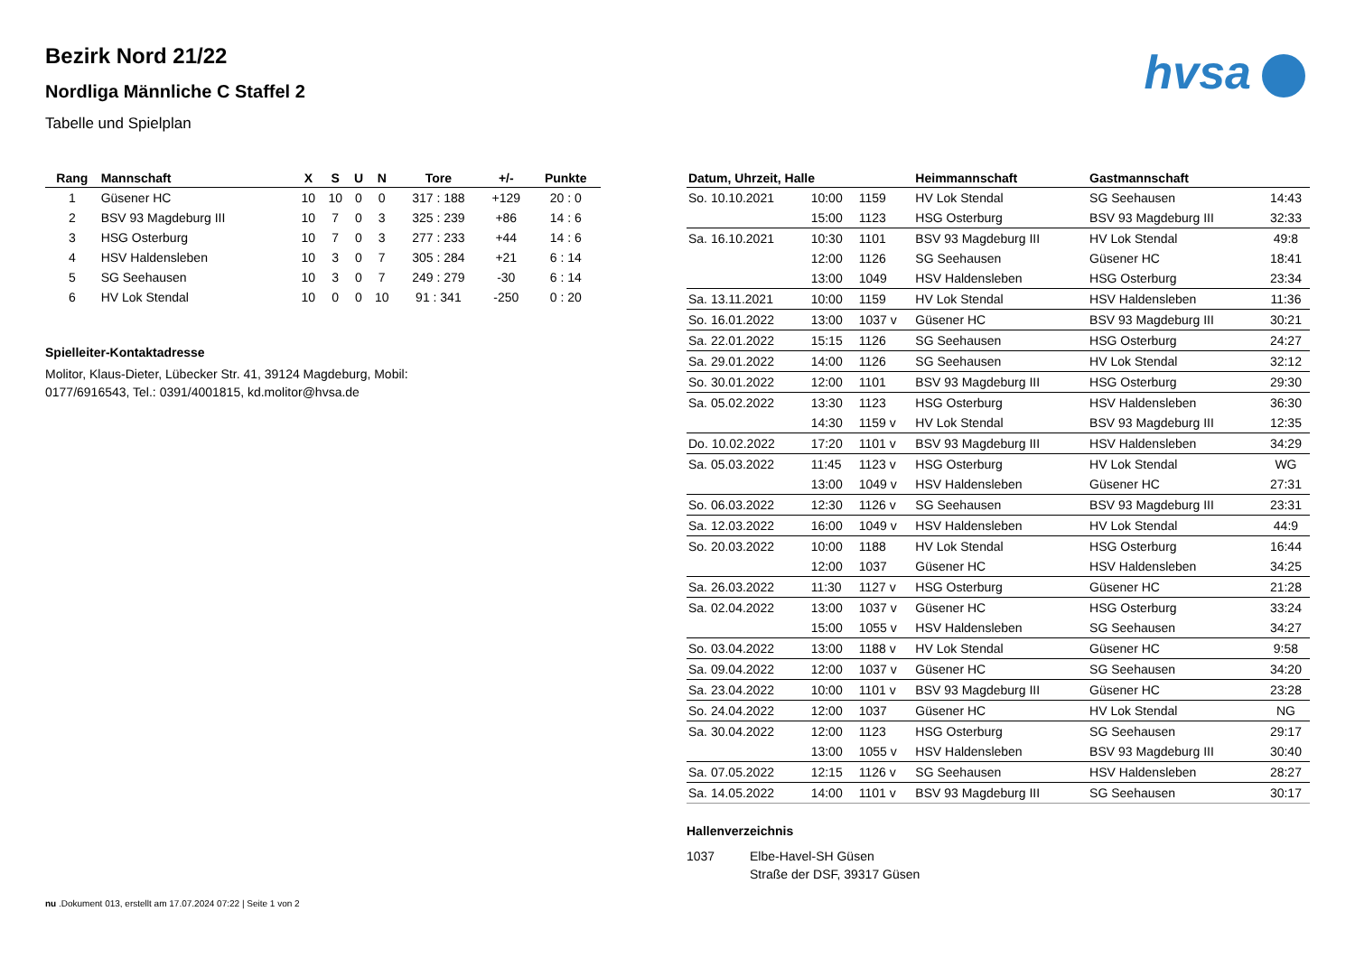hvsa
Bezirk Nord 21/22
Nordliga Männliche C Staffel 2
Tabelle und Spielplan
| Rang | Mannschaft | X | S | U | N | Tore | +/- | Punkte |
| --- | --- | --- | --- | --- | --- | --- | --- | --- |
| 1 | Güsener HC | 10 | 10 | 0 | 0 | 317 : 188 | +129 | 20 : 0 |
| 2 | BSV 93 Magdeburg III | 10 | 7 | 0 | 3 | 325 : 239 | +86 | 14 : 6 |
| 3 | HSG Osterburg | 10 | 7 | 0 | 3 | 277 : 233 | +44 | 14 : 6 |
| 4 | HSV Haldensleben | 10 | 3 | 0 | 7 | 305 : 284 | +21 | 6 : 14 |
| 5 | SG Seehausen | 10 | 3 | 0 | 7 | 249 : 279 | -30 | 6 : 14 |
| 6 | HV Lok Stendal | 10 | 0 | 0 | 10 | 91 : 341 | -250 | 0 : 20 |
Spielleiter-Kontaktadresse
Molitor, Klaus-Dieter, Lübecker Str. 41, 39124 Magdeburg, Mobil:
0177/6916543, Tel.: 0391/4001815, kd.molitor@hvsa.de
| Datum, Uhrzeit, Halle | | | Heimmannschaft | Gastmannschaft | |
| --- | --- | --- | --- | --- | --- |
| So. 10.10.2021 | 10:00 | 1159 | HV Lok Stendal | SG Seehausen | 14:43 |
| | 15:00 | 1123 | HSG Osterburg | BSV 93 Magdeburg III | 32:33 |
| Sa. 16.10.2021 | 10:30 | 1101 | BSV 93 Magdeburg III | HV Lok Stendal | 49:8 |
| | 12:00 | 1126 | SG Seehausen | Güsener HC | 18:41 |
| | 13:00 | 1049 | HSV Haldensleben | HSG Osterburg | 23:34 |
| Sa. 13.11.2021 | 10:00 | 1159 | HV Lok Stendal | HSV Haldensleben | 11:36 |
| So. 16.01.2022 | 13:00 | 1037 v | Güsener HC | BSV 93 Magdeburg III | 30:21 |
| Sa. 22.01.2022 | 15:15 | 1126 | SG Seehausen | HSG Osterburg | 24:27 |
| Sa. 29.01.2022 | 14:00 | 1126 | SG Seehausen | HV Lok Stendal | 32:12 |
| So. 30.01.2022 | 12:00 | 1101 | BSV 93 Magdeburg III | HSG Osterburg | 29:30 |
| Sa. 05.02.2022 | 13:30 | 1123 | HSG Osterburg | HSV Haldensleben | 36:30 |
| | 14:30 | 1159 v | HV Lok Stendal | BSV 93 Magdeburg III | 12:35 |
| Do. 10.02.2022 | 17:20 | 1101 v | BSV 93 Magdeburg III | HSV Haldensleben | 34:29 |
| Sa. 05.03.2022 | 11:45 | 1123 v | HSG Osterburg | HV Lok Stendal | WG |
| | 13:00 | 1049 v | HSV Haldensleben | Güsener HC | 27:31 |
| So. 06.03.2022 | 12:30 | 1126 v | SG Seehausen | BSV 93 Magdeburg III | 23:31 |
| Sa. 12.03.2022 | 16:00 | 1049 v | HSV Haldensleben | HV Lok Stendal | 44:9 |
| So. 20.03.2022 | 10:00 | 1188 | HV Lok Stendal | HSG Osterburg | 16:44 |
| | 12:00 | 1037 | Güsener HC | HSV Haldensleben | 34:25 |
| Sa. 26.03.2022 | 11:30 | 1127 v | HSG Osterburg | Güsener HC | 21:28 |
| Sa. 02.04.2022 | 13:00 | 1037 v | Güsener HC | HSG Osterburg | 33:24 |
| | 15:00 | 1055 v | HSV Haldensleben | SG Seehausen | 34:27 |
| So. 03.04.2022 | 13:00 | 1188 v | HV Lok Stendal | Güsener HC | 9:58 |
| Sa. 09.04.2022 | 12:00 | 1037 v | Güsener HC | SG Seehausen | 34:20 |
| Sa. 23.04.2022 | 10:00 | 1101 v | BSV 93 Magdeburg III | Güsener HC | 23:28 |
| So. 24.04.2022 | 12:00 | 1037 | Güsener HC | HV Lok Stendal | NG |
| Sa. 30.04.2022 | 12:00 | 1123 | HSG Osterburg | SG Seehausen | 29:17 |
| | 13:00 | 1055 v | HSV Haldensleben | BSV 93 Magdeburg III | 30:40 |
| Sa. 07.05.2022 | 12:15 | 1126 v | SG Seehausen | HSV Haldensleben | 28:27 |
| Sa. 14.05.2022 | 14:00 | 1101 v | BSV 93 Magdeburg III | SG Seehausen | 30:17 |
Hallenverzeichnis
1037 Elbe-Havel-SH Güsen
Straße der DSF, 39317 Güsen
nu .Dokument 013, erstellt am 17.07.2024 07:22 | Seite 1 von 2